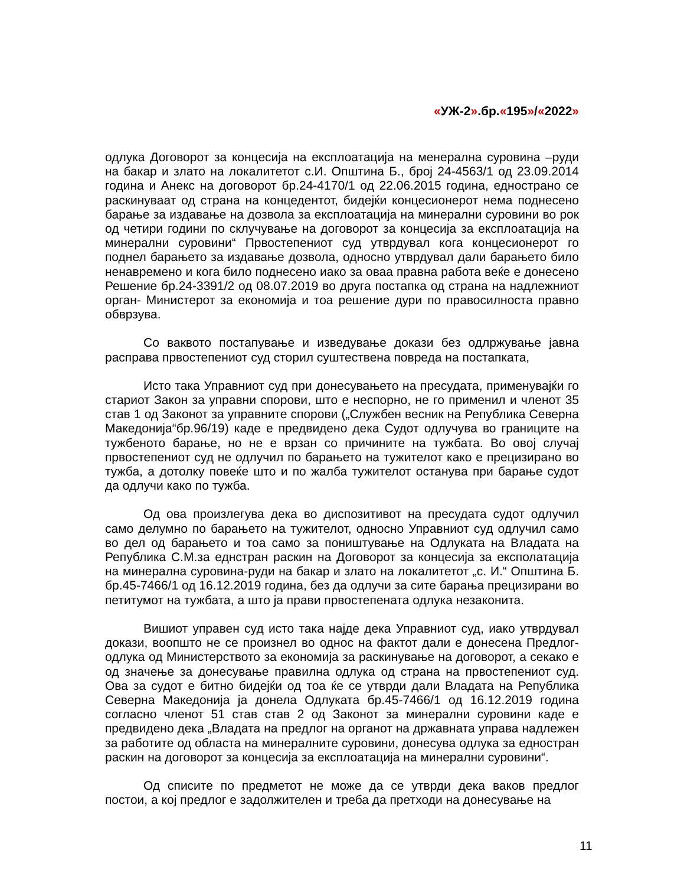«УЖ-2».бр.«195»/«2022»
одлука Договорот за концесија на експлоатација на менерална суровина –руди на бакар и злато на локалитетот с.И. Општина Б., број 24-4563/1 од 23.09.2014 година и Анекс на договорот бр.24-4170/1 од 22.06.2015 година, еднострано се раскинуваат од страна на концедентот, бидејќи концесионерот нема поднесено барање за издавање на дозвола за експлоатација на минерални суровини во рок од четири години по склучување на договорот за концесија за експлоатација на минерални суровини“ Првостепениот суд утврдувал кога концесионерот го поднел барањето за издавање дозвола, односно утврдувал дали барањето било ненавремено и кога било поднесено иако за оваа правна работа веќе е донесено Решение бр.24-3391/2 од 08.07.2019 во друга постапка од страна на надлежниот орган- Министерот за економија и тоа решение дури по правосилноста правно обврзува.
Со ваквото постапување и изведување докази без одлржување јавна расправа првостепениот суд сторил суштествена повреда на постапката,
Исто така Управниот суд при донесувањето на пресудата, применувајќи го стариот Закон за управни спорови, што е неспорно, не го применил и членот 35 став 1 од Законот за управните спорови („Службен весник на Република Северна Македонија“бр.96/19) каде е предвидено дека Судот одлучува во границите на тужбеното барање, но не е врзан со причините на тужбата. Во овој случај првостепениот суд не одлучил по барањето на тужителот како е прецизирано во тужба, а дотолку повеќе што и по жалба тужителот останува при барање судот да одлучи како по тужба.
Од ова произлегува дека во диспозитивот на пресудата судот одлучил само делумно по барањето на тужителот, односно Управниот суд одлучил само во дел од барањето и тоа само за поништување на Одлуката на Владата на Република С.М.за еднстран раскин на Договорот за концесија за експолатација на минерална суровина-руди на бакар и злато на локалитетот „с. И.“ Општина Б. бр.45-7466/1 од 16.12.2019 година, без да одлучи за сите барања прецизирани во петитумот на тужбата, а што ја прави првостепената одлука незаконита.
Вишиот управен суд исто така најде дека Управниот суд, иако утврдувал докази, воопшто не се произнел во однос на фактот дали е донесена Предлог-одлука од Министерството за економија за раскинување на договорот, а секако е од значење за донесување правилна одлука од страна на првостепениот суд. Ова за судот е битно бидејќи од тоа ќе се утврди дали Владата на Република Северна Македонија ја донела Одлуката бр.45-7466/1 од 16.12.2019 година согласно членот 51 став став 2 од Законот за минерални суровини каде е предвидено дека „Владата на предлог на органот на државната управа надлежен за работите од областа на минералните суровини, донесува одлука за едностран раскин на договорот за концесија за експлоатација на минерални суровини“.
Од списите по предметот не може да се утврди дека ваков предлог постои, а кој предлог е задолжителен и треба да претходи на донесување на
11